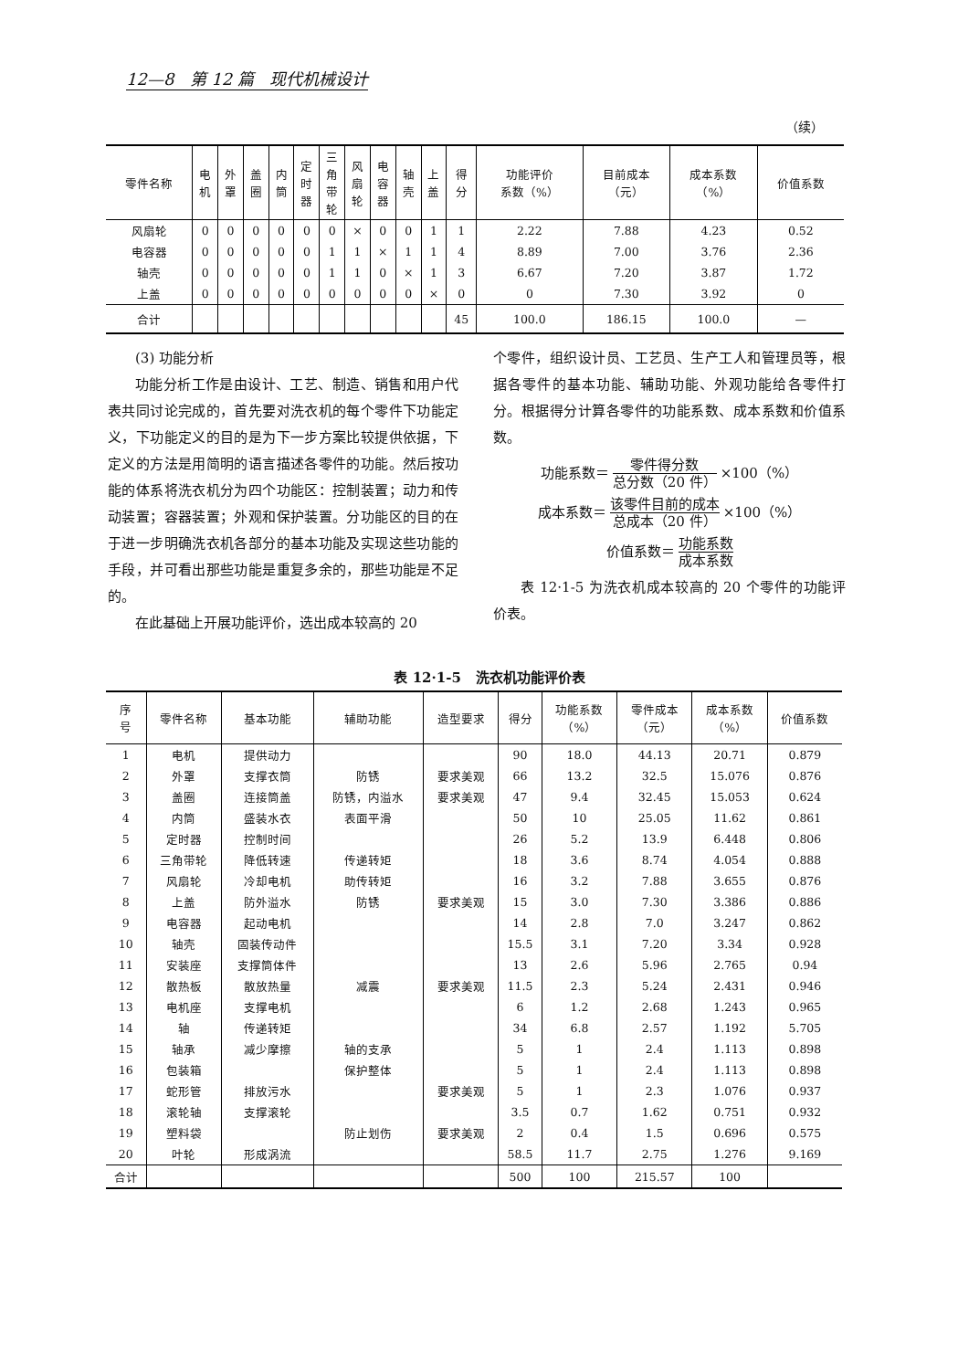12—8 第 12 篇 现代机械设计
（续）
| 零件名称 | 电 机 | 外 罩 | 盖 圈 | 内 筒 | 定 时 器 | 三 角 带 轮 | 风 扇 轮 | 电 容 器 | 轴 壳 | 上 盖 | 得 分 | 功能评价 系数（%） | 目前成本 （元） | 成本系数 （%） | 价值系数 |
| --- | --- | --- | --- | --- | --- | --- | --- | --- | --- | --- | --- | --- | --- | --- | --- |
| 风扇轮 | 0 | 0 | 0 | 0 | 0 | 0 | × | 0 | 0 | 1 | 1 | 2.22 | 7.88 | 4.23 | 0.52 |
| 电容器 | 0 | 0 | 0 | 0 | 0 | 1 | 1 | × | 1 | 1 | 4 | 8.89 | 7.00 | 3.76 | 2.36 |
| 轴壳 | 0 | 0 | 0 | 0 | 0 | 1 | 1 | 0 | × | 1 | 3 | 6.67 | 7.20 | 3.87 | 1.72 |
| 上盖 | 0 | 0 | 0 | 0 | 0 | 0 | 0 | 0 | 0 | × | 0 | 0 | 7.30 | 3.92 | 0 |
| 合计 | | | | | | | | | | | 45 | 100.0 | 186.15 | 100.0 | — |
(3) 功能分析
功能分析工作是由设计、工艺、制造、销售和用户代表共同讨论完成的，首先要对洗衣机的每个零件下功能定义，下功能定义的目的是为下一步方案比较提供依据，下定义的方法是用简明的语言描述各零件的功能。然后按功能的体系将洗衣机分为四个功能区：控制装置；动力和传动装置；容器装置；外观和保护装置。分功能区的目的在于进一步明确洗衣机各部分的基本功能及实现这些功能的手段，并可看出那些功能是重复多余的，那些功能是不足的。
在此基础上开展功能评价，选出成本较高的 20
个零件，组织设计员、工艺员、生产工人和管理员等，根据各零件的基本功能、辅助功能、外观功能给各零件打分。根据得分计算各零件的功能系数、成本系数和价值系数。
功能系数＝ 零件得分数 总分数（20 件） ×100（%）
成本系数＝ 该零件目前的成本 总成本（20 件） ×100（%）
价值系数＝ 功能系数 成本系数
表 12·1-5 为洗衣机成本较高的 20 个零件的功能评价表。
表 12·1-5 洗衣机功能评价表
| 序 号 | 零件名称 | 基本功能 | 辅助功能 | 造型要求 | 得分 | 功能系数 （%） | 零件成本 （元） | 成本系数 （%） | 价值系数 |
| --- | --- | --- | --- | --- | --- | --- | --- | --- | --- |
| 1 | 电机 | 提供动力 | | | 90 | 18.0 | 44.13 | 20.71 | 0.879 |
| 2 | 外罩 | 支撑衣筒 | 防锈 | 要求美观 | 66 | 13.2 | 32.5 | 15.076 | 0.876 |
| 3 | 盖圈 | 连接筒盖 | 防锈，内溢水 | 要求美观 | 47 | 9.4 | 32.45 | 15.053 | 0.624 |
| 4 | 内筒 | 盛装水衣 | 表面平滑 | | 50 | 10 | 25.05 | 11.62 | 0.861 |
| 5 | 定时器 | 控制时间 | | | 26 | 5.2 | 13.9 | 6.448 | 0.806 |
| 6 | 三角带轮 | 降低转速 | 传递转矩 | | 18 | 3.6 | 8.74 | 4.054 | 0.888 |
| 7 | 风扇轮 | 冷却电机 | 助传转矩 | | 16 | 3.2 | 7.88 | 3.655 | 0.876 |
| 8 | 上盖 | 防外溢水 | 防锈 | 要求美观 | 15 | 3.0 | 7.30 | 3.386 | 0.886 |
| 9 | 电容器 | 起动电机 | | | 14 | 2.8 | 7.0 | 3.247 | 0.862 |
| 10 | 轴壳 | 固装传动件 | | | 15.5 | 3.1 | 7.20 | 3.34 | 0.928 |
| 11 | 安装座 | 支撑筒体件 | | | 13 | 2.6 | 5.96 | 2.765 | 0.94 |
| 12 | 散热板 | 散放热量 | 减震 | 要求美观 | 11.5 | 2.3 | 5.24 | 2.431 | 0.946 |
| 13 | 电机座 | 支撑电机 | | | 6 | 1.2 | 2.68 | 1.243 | 0.965 |
| 14 | 轴 | 传递转矩 | | | 34 | 6.8 | 2.57 | 1.192 | 5.705 |
| 15 | 轴承 | 减少摩擦 | 轴的支承 | | 5 | 1 | 2.4 | 1.113 | 0.898 |
| 16 | 包装箱 | | 保护整体 | | 5 | 1 | 2.4 | 1.113 | 0.898 |
| 17 | 蛇形管 | 排放污水 | | 要求美观 | 5 | 1 | 2.3 | 1.076 | 0.937 |
| 18 | 滚轮轴 | 支撑滚轮 | | | 3.5 | 0.7 | 1.62 | 0.751 | 0.932 |
| 19 | 塑料袋 | | 防止划伤 | 要求美观 | 2 | 0.4 | 1.5 | 0.696 | 0.575 |
| 20 | 叶轮 | 形成涡流 | | | 58.5 | 11.7 | 2.75 | 1.276 | 9.169 |
| 合计 | | | | | 500 | 100 | 215.57 | 100 | |